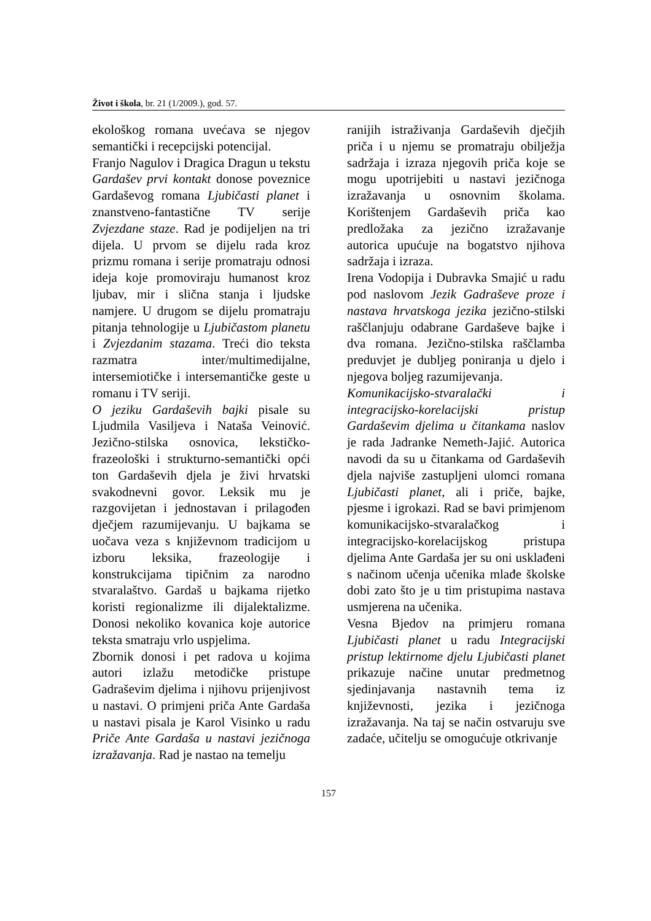Život i škola, br. 21 (1/2009.), god. 57.
ekološkog romana uvećava se njegov semantički i recepcijski potencijal.
Franjo Nagulov i Dragica Dragun u tekstu Gardašev prvi kontakt donose poveznice Gardaševog romana Ljubičasti planet i znanstveno-fantastične TV serije Zvjezdane staze. Rad je podijeljen na tri dijela. U prvom se dijelu rada kroz prizmu romana i serije promatraju odnosi ideja koje promoviraju humanost kroz ljubav, mir i slična stanja i ljudske namjere. U drugom se dijelu promatraju pitanja tehnologije u Ljubičastom planetu i Zvjezdanim stazama. Treći dio teksta razmatra inter/multimedijalne, intersemiotičke i intersemantičke geste u romanu i TV seriji.
O jeziku Gardaševih bajki pisale su Ljudmila Vasiljeva i Nataša Veinović. Jezično-stilska osnovica, lekstičko-frazeološki i strukturno-semantički opći ton Gardaševih djela je živi hrvatski svakodnevni govor. Leksik mu je razgovijetan i jednostavan i prilagođen dječjem razumijevanju. U bajkama se uočava veza s književnom tradicijom u izboru leksika, frazeologije i konstrukcijama tipičnim za narodno stvaralaštvo. Gardaš u bajkama rijetko koristi regionalizme ili dijalektalizme. Donosi nekoliko kovanica koje autorice teksta smatraju vrlo uspjelima.
Zbornik donosi i pet radova u kojima autori izlažu metodičke pristupe Gadraševim djelima i njihovu prijenjivost u nastavi. O primjeni priča Ante Gardaša u nastavi pisala je Karol Visinko u radu Priče Ante Gardaša u nastavi jezičnoga izražavanja. Rad je nastao na temelju
ranijih istraživanja Gardaševih dječjih priča i u njemu se promatraju obilježja sadržaja i izraza njegovih priča koje se mogu upotrijebiti u nastavi jezičnoga izražavanja u osnovnim školama. Korištenjem Gardaševih priča kao predložaka za jezično izražavanje autorica upućuje na bogatstvo njihova sadržaja i izraza.
Irena Vodopija i Dubravka Smajić u radu pod naslovom Jezik Gadraševe proze i nastava hrvatskoga jezika jezično-stilski raščlanjuju odabrane Gardaševe bajke i dva romana. Jezično-stilska raščlamba preduvjet je dubljeg poniranja u djelo i njegova boljeg razumijevanja.
Komunikacijsko-stvaralački i integracijsko-korelacijski pristup Gardaševim djelima u čitankama naslov je rada Jadranke Nemeth-Jajić. Autorica navodi da su u čitankama od Gardaševih djela najviše zastupljeni ulomci romana Ljubičasti planet, ali i priče, bajke, pjesme i igrokazi. Rad se bavi primjenom komunikacijsko-stvaralačkog i integracijsko-korelacijskog pristupa djelima Ante Gardaša jer su oni usklađeni s načinom učenja učenika mlađe školske dobi zato što je u tim pristupima nastava usmjerena na učenika.
Vesna Bjedov na primjeru romana Ljubičasti planet u radu Integracijski pristup lektirnome djelu Ljubičasti planet prikazuje načine unutar predmetnog sjedinjavanja nastavnih tema iz književnosti, jezika i jezičnoga izražavanja. Na taj se način ostvaruju sve zadaće, učitelju se omogućuje otkrivanje
157